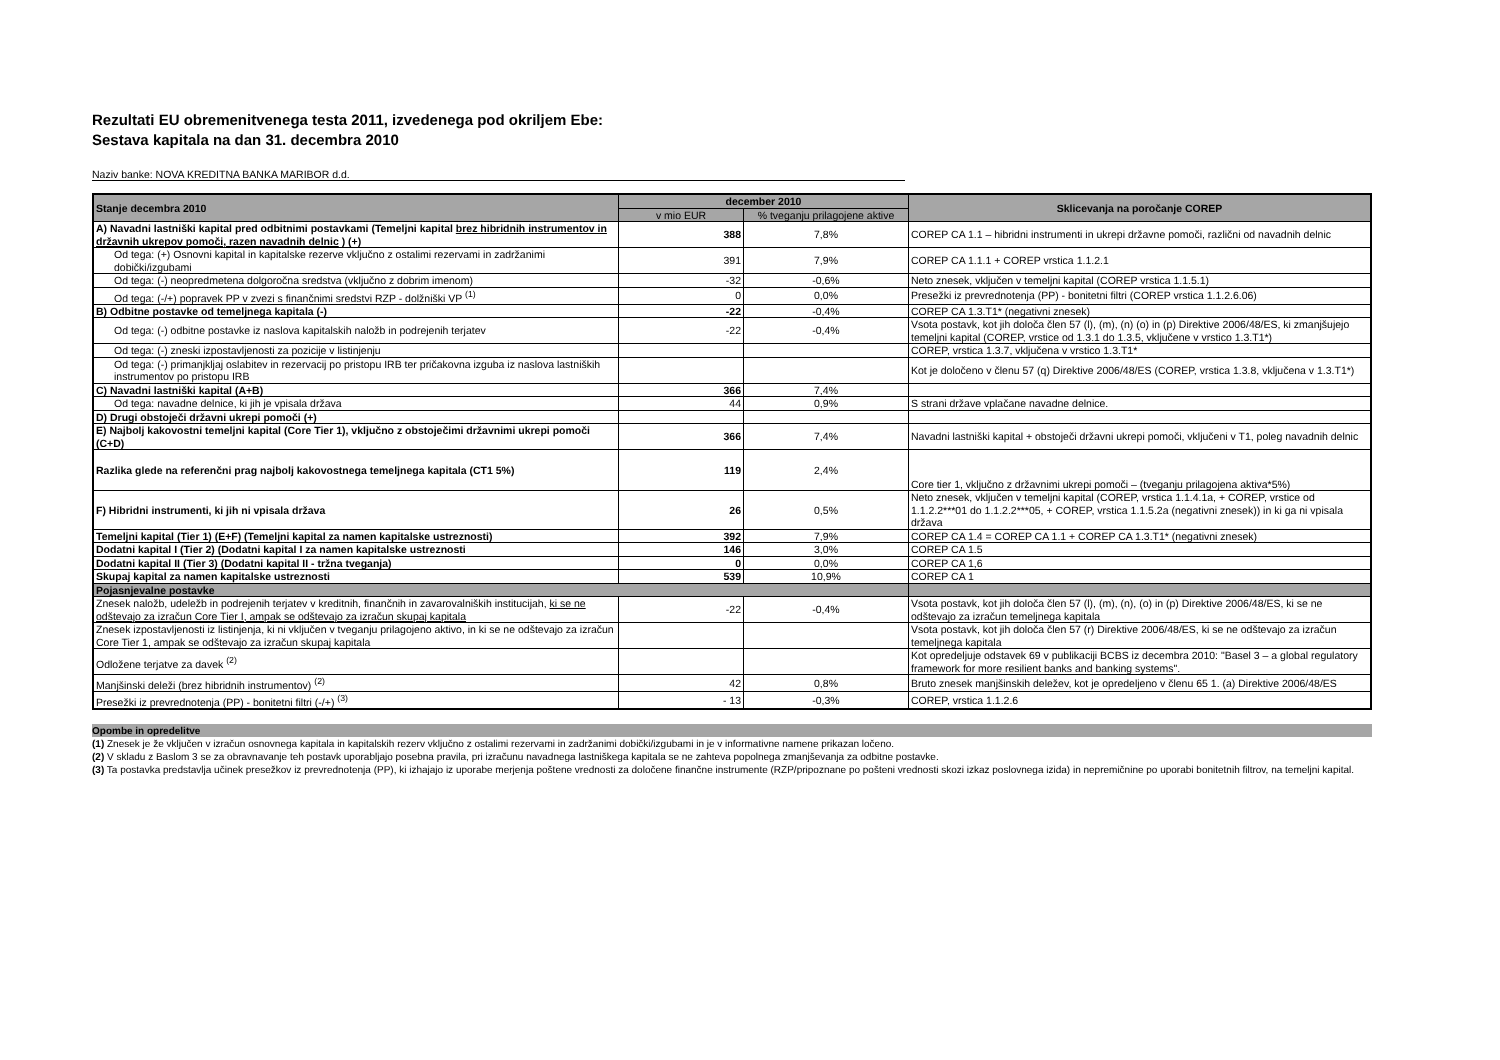Rezultati EU obremenitvenega testa 2011, izvedenega pod okriljem Ebe:
Sestava kapitala na dan 31. decembra 2010
Naziv banke: NOVA KREDITNA BANKA MARIBOR d.d.
| Stanje decembra 2010 | december 2010 | | Sklicevanja na poročanje COREP |
| --- | --- | --- | --- |
| | v mio EUR | % tveganju prilagojene aktive | |
| A) Navadni lastniški kapital pred odbitnimi postavkami (Temeljni kapital brez hibridnih instrumentov in državnih ukrepov pomoči, razen navadnih delnic ) (+) | 388 | 7,8% | COREP CA 1.1 – hibridni instrumenti in ukrepi državne pomoči, različni od navadnih delnic |
| Od tega: (+) Osnovni kapital in kapitalske rezerve vključno z ostalimi rezervami in zadržanimi dobički/izgubami | 391 | 7,9% | COREP CA 1.1.1 + COREP vrstica 1.1.2.1 |
| Od tega: (-) neopredmetena dolgoročna sredstva (vključno z dobrim imenom) | -32 | -0,6% | Neto znesek, vključen v temeljni kapital (COREP vrstica 1.1.5.1) |
| Od tega: (-/+) popravek PP v zvezi s finančnimi sredstvi RZP - dolžniški VP <sup>(1)</sup> | 0 | 0,0% | Presežki iz prevrednotenja (PP) - bonitetni filtri (COREP vrstica 1.1.2.6.06) |
| B) Odbitne postavke od temeljnega kapitala (-) | -22 | -0,4% | COREP CA 1.3.T1* (negativni znesek) |
| Od tega: (-) odbitne postavke iz naslova kapitalskih naložb in podrejenih terjatev | -22 | -0,4% | Vsota postavk, kot jih določa člen 57 (l), (m), (n) (o) in (p) Direktive 2006/48/ES, ki zmanjšujejo temeljni kapital (COREP, vrstice od 1.3.1 do 1.3.5, vključene v vrstico 1.3.T1*) |
| Od tega: (-) zneski izpostavljenosti za pozicije v listinjenju | | | COREP, vrstica 1.3.7, vključena v vrstico 1.3.T1* |
| Od tega: (-) primanjkljaj oslabitev in rezervacij po pristopu IRB ter pričakovna izguba iz naslova lastniških instrumentov po pristopu IRB | | | Kot je določeno v členu 57 (q) Direktive 2006/48/ES (COREP, vrstica 1.3.8, vključena v 1.3.T1*) |
| C) Navadni lastniški kapital (A+B) | 366 | 7,4% | |
| Od tega: navadne delnice, ki jih je vpisala država | 44 | 0,9% | S strani države vplačane navadne delnice. |
| D) Drugi obstoječi državni ukrepi pomoči (+) | | | |
| E) Najbolj kakovostni temeljni kapital (Core Tier 1), vključno z obstoječimi državnimi ukrepi pomoči (C+D) | 366 | 7,4% | Navadni lastniški kapital + obstoječi državni ukrepi pomoči, vključeni v T1, poleg navadnih delnic |
| Razlika glede na referenčni prag najbolj kakovostnega temeljnega kapitala (CT1 5%) | 119 | 2,4% | Core tier 1, vključno z državnimi ukrepi pomoči – (tveganju prilagojena aktiva*5%) |
| F) Hibridni instrumenti, ki jih ni vpisala država | 26 | 0,5% | Neto znesek, vključen v temeljni kapital (COREP, vrstica 1.1.4.1a, + COREP, vrstice od 1.1.2.2***01 do 1.1.2.2***05, + COREP, vrstica 1.1.5.2a (negativni znesek)) in ki ga ni vpisala država |
| Temeljni kapital (Tier 1) (E+F) (Temeljni kapital za namen kapitalske ustreznosti) | 392 | 7,9% | COREP CA 1.4 = COREP CA 1.1 + COREP CA 1.3.T1* (negativni znesek) |
| Dodatni kapital I (Tier 2) (Dodatni kapital I za namen kapitalske ustreznosti | 146 | 3,0% | COREP CA 1.5 |
| Dodatni kapital II (Tier 3) (Dodatni kapital II - tržna tveganja) | 0 | 0,0% | COREP CA 1,6 |
| Skupaj kapital za namen kapitalske ustreznosti | 539 | 10,9% | COREP CA 1 |
| Pojasnjevalne postavke | | | |
| Znesek naložb, udeležb in podrejenih terjatev v kreditnih, finančnih in zavarovalniških institucijah, ki se ne odštevajo za izračun Core Tier I, ampak se odštevajo za izračun skupaj kapitala | -22 | -0,4% | Vsota postavk, kot jih določa člen 57 (l), (m), (n), (o) in (p) Direktive 2006/48/ES, ki se ne odštevajo za izračun temeljnega kapitala |
| Znesek izpostavljenosti iz listinjenja, ki ni vključen v tveganju prilagojeno aktivo, in ki se ne odštevajo za izračun Core Tier 1, ampak se odštevajo za izračun skupaj kapitala | | | Vsota postavk, kot jih določa člen 57 (r) Direktive 2006/48/ES, ki se ne odštevajo za izračun temeljnega kapitala |
| Odložene terjatve za davek <sup>(2)</sup> | | | Kot opredeljuje odstavek 69 v publikaciji BCBS iz decembra 2010: "Basel 3 – a global regulatory framework for more resilient banks and banking systems". |
| Manjšinski deleži (brez hibridnih instrumentov) <sup>(2)</sup> | 42 | 0,8% | Bruto znesek manjšinskih deležev, kot je opredeljeno v členu 65 1. (a) Direktive 2006/48/ES |
| Presežki iz prevrednotenja (PP) - bonitetni filtri (-/+) <sup>(3)</sup> | - 13 | -0,3% | COREP, vrstica 1.1.2.6 |
Opombe in opredelitve
(1) Znesek je že vključen v izračun osnovnega kapitala in kapitalskih rezerv vključno z ostalimi rezervami in zadržanimi dobički/izgubami in je v informativne namene prikazan ločeno.
(2) V skladu z Baslom 3 se za obravnavanje teh postavk uporabljajo posebna pravila, pri izračunu navadnega lastniškega kapitala se ne zahteva popolnega zmanjševanja za odbitne postavke.
(3) Ta postavka predstavlja učinek presežkov iz prevrednotenja (PP), ki izhajajo iz uporabe merjenja poštene vrednosti za določene finančne instrumente (RZP/pripoznane po pošteni vrednosti skozi izkaz poslovnega izida) in nepremičnine po uporabi bonitetnih filtrov, na temeljni kapital.